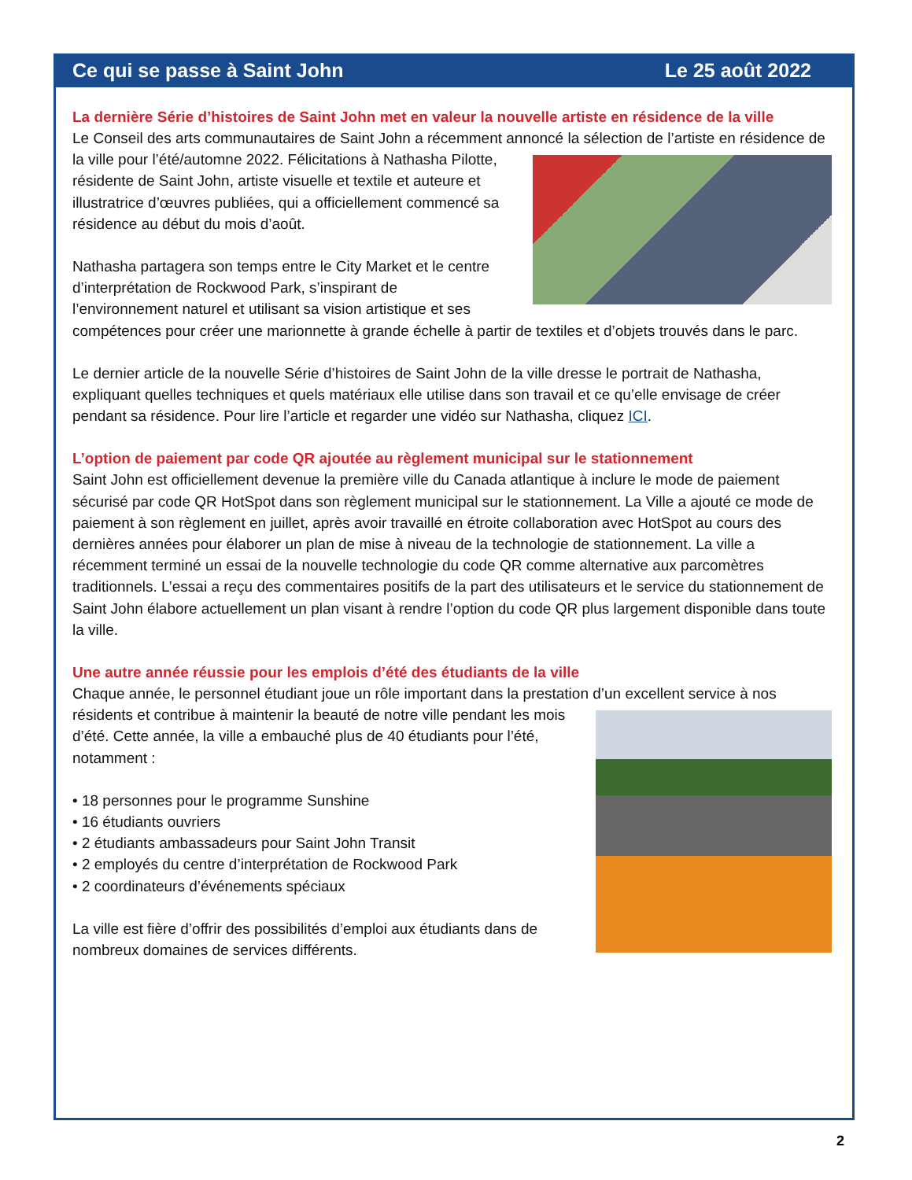Ce qui se passe à Saint John Le 25 août 2022
La dernière Série d’histoires de Saint John met en valeur la nouvelle artiste en résidence de la ville
Le Conseil des arts communautaires de Saint John a récemment annoncé la sélection de l’artiste en résidence de la ville pour l’été/automne 2022. Félicitations à Nathasha Pilotte, résidente de Saint John, artiste visuelle et textile et auteure et illustratrice d’œuvres publiées, qui a officiellement commencé sa résidence au début du mois d’août.
Nathasha partagera son temps entre le City Market et le centre d’interprétation de Rockwood Park, s’inspirant de l’environnement naturel et utilisant sa vision artistique et ses compétences pour créer une marionnette à grande échelle à partir de textiles et d’objets trouvés dans le parc.
Le dernier article de la nouvelle Série d’histoires de Saint John de la ville dresse le portrait de Nathasha, expliquant quelles techniques et quels matériaux elle utilise dans son travail et ce qu’elle envisage de créer pendant sa résidence. Pour lire l’article et regarder une vidéo sur Nathasha, cliquez ICI.
L’option de paiement par code QR ajoutée au règlement municipal sur le stationnement
Saint John est officiellement devenue la première ville du Canada atlantique à inclure le mode de paiement sécurisé par code QR HotSpot dans son règlement municipal sur le stationnement. La Ville a ajouté ce mode de paiement à son règlement en juillet, après avoir travaillé en étroite collaboration avec HotSpot au cours des dernières années pour élaborer un plan de mise à niveau de la technologie de stationnement. La ville a récemment terminé un essai de la nouvelle technologie du code QR comme alternative aux parcomètres traditionnels. L’essai a reçu des commentaires positifs de la part des utilisateurs et le service du stationnement de Saint John élabore actuellement un plan visant à rendre l’option du code QR plus largement disponible dans toute la ville.
Une autre année réussie pour les emplois d’été des étudiants de la ville
Chaque année, le personnel étudiant joue un rôle important dans la prestation d’un excellent service à nos résidents et contribue à maintenir la beauté de notre ville pendant les mois d’été. Cette année, la ville a embauché plus de 40 étudiants pour l’été, notamment :
• 18 personnes pour le programme Sunshine
• 16 étudiants ouvriers
• 2 étudiants ambassadeurs pour Saint John Transit
• 2 employés du centre d’interprétation de Rockwood Park
• 2 coordinateurs d’événements spéciaux
La ville est fière d’offrir des possibilités d’emploi aux étudiants dans de nombreux domaines de services différents.
2